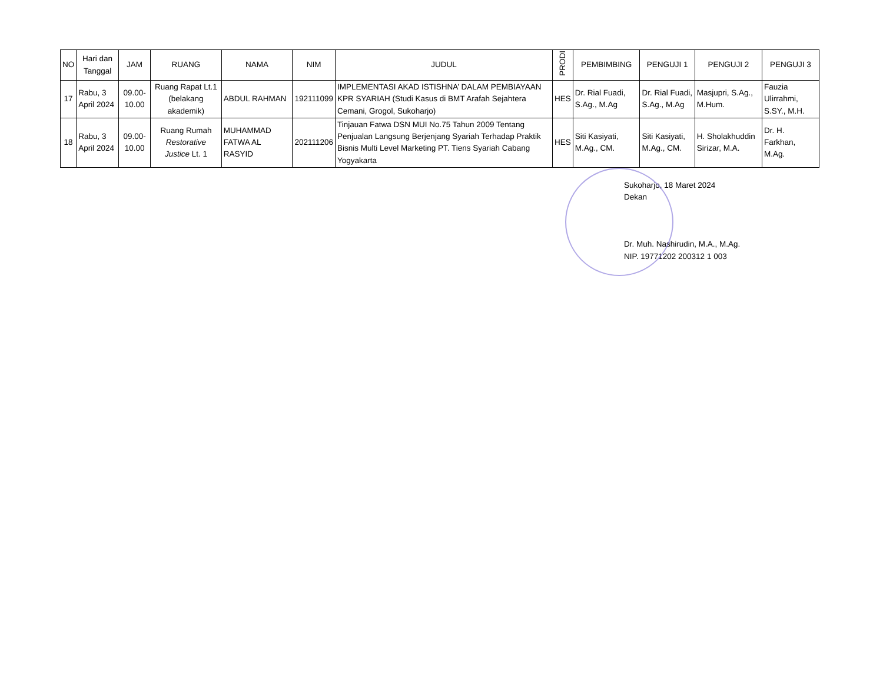| NO | Hari dan Tanggal | JAM | RUANG | NAMA | NIM | JUDUL | PRODI | PEMBIMBING | PENGUJI 1 | PENGUJI 2 | PENGUJI 3 |
| --- | --- | --- | --- | --- | --- | --- | --- | --- | --- | --- | --- |
| 17 | Rabu, 3 April 2024 | 09.00-10.00 | Ruang Rapat Lt.1 (belakang akademik) | ABDUL RAHMAN | 192111099 | IMPLEMENTASI AKAD ISTISHNA’ DALAM PEMBIAYAAN KPR SYARIAH (Studi Kasus di BMT Arafah Sejahtera Cemani, Grogol, Sukoharjo) | HES | Dr. Rial Fuadi, S.Ag., M.Ag | Dr. Rial Fuadi, S.Ag., M.Ag | Masjupri, S.Ag., M.Hum. | Fauzia Ulirrahmi, S.SY., M.H. |
| 18 | Rabu, 3 April 2024 | 09.00-10.00 | Ruang Rumah Restorative Justice Lt. 1 | MUHAMMAD FATWA AL RASYID | 202111206 | Tinjauan Fatwa DSN MUI No.75 Tahun 2009 Tentang Penjualan Langsung Berjenjang Syariah Terhadap Praktik Bisnis Multi Level Marketing PT. Tiens Syariah Cabang Yogyakarta | HES | Siti Kasiyati, M.Ag., CM. | Siti Kasiyati, M.Ag., CM. | H. Sholakhuddin Sirizar, M.A. | Dr. H. Farkhan, M.Ag. |
Sukoharjo, 18 Maret 2024
Dekan
Dr. Muh. Nashirudin, M.A., M.Ag.
NIP. 19771202 200312 1 003